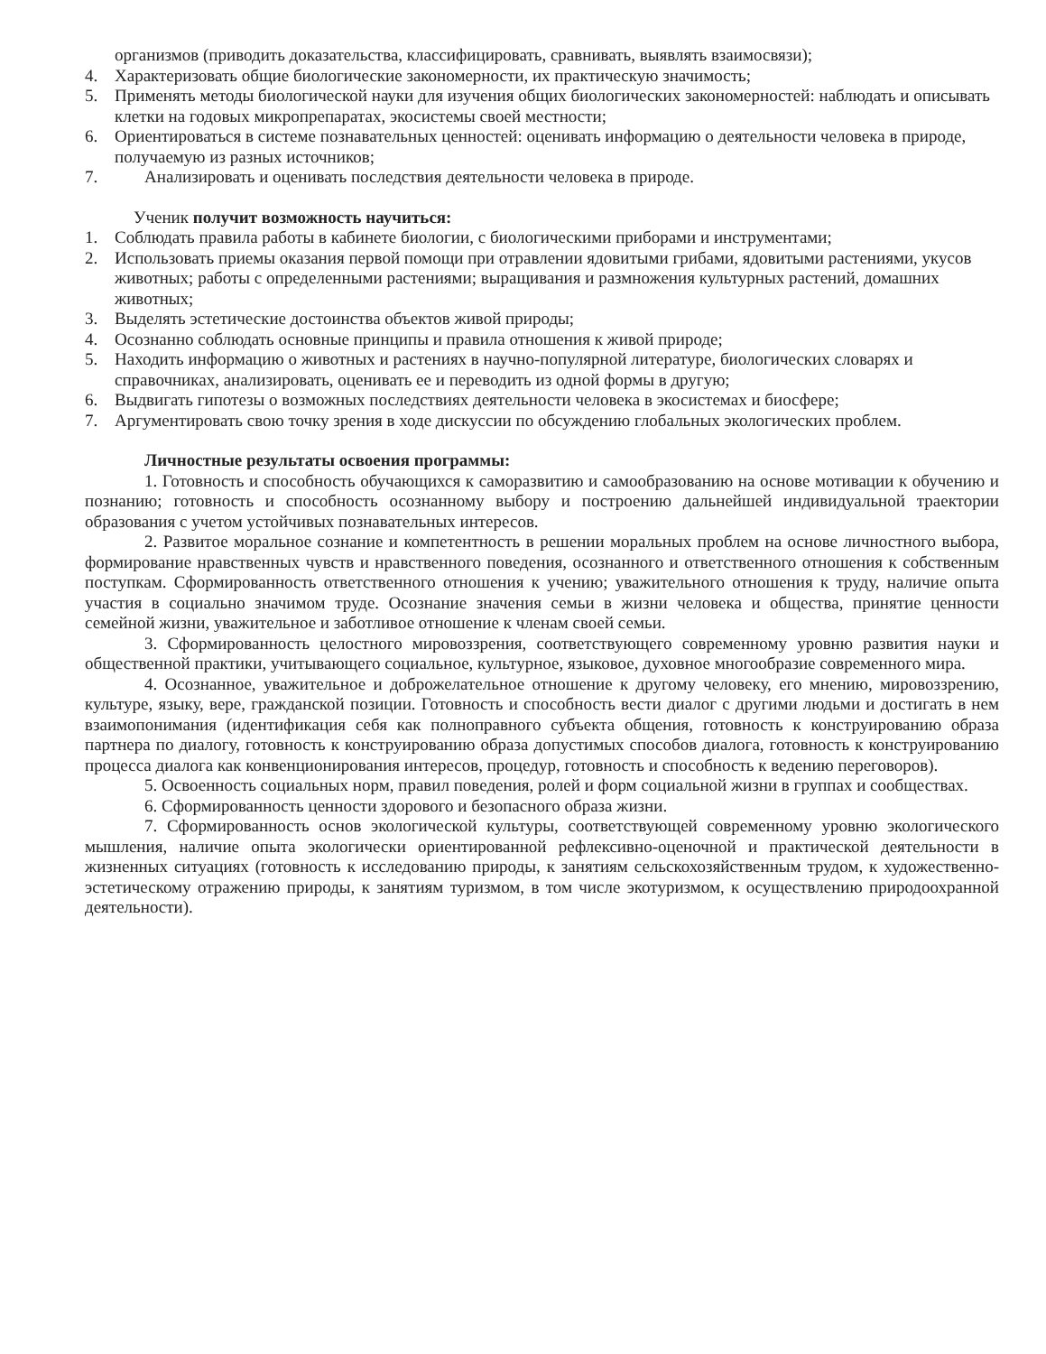организмов (приводить доказательства, классифицировать, сравнивать, выявлять взаимосвязи);
4. Характеризовать общие биологические закономерности, их практическую значимость;
5. Применять методы биологической науки для изучения общих биологических закономерностей: наблюдать и описывать клетки на годовых микропрепаратах, экосистемы своей местности;
6. Ориентироваться в системе познавательных ценностей: оценивать информацию о деятельности человека в природе, получаемую из разных источников;
7. Анализировать и оценивать последствия деятельности человека в природе.
Ученик получит возможность научиться:
1. Соблюдать правила работы в кабинете биологии, с биологическими приборами и инструментами;
2. Использовать приемы оказания первой помощи при отравлении ядовитыми грибами, ядовитыми растениями, укусов животных; работы с определенными растениями; выращивания и размножения культурных растений, домашних животных;
3. Выделять эстетические достоинства объектов живой природы;
4. Осознанно соблюдать основные принципы и правила отношения к живой природе;
5. Находить информацию о животных и растениях в научно-популярной литературе, биологических словарях и справочниках, анализировать, оценивать ее и переводить из одной формы в другую;
6. Выдвигать гипотезы о возможных последствиях деятельности человека в экосистемах и биосфере;
7. Аргументировать свою точку зрения в ходе дискуссии по обсуждению глобальных экологических проблем.
Личностные результаты освоения программы:
1. Готовность и способность обучающихся к саморазвитию и самообразованию на основе мотивации к обучению и познанию; готовность и способность осознанному выбору и построению дальнейшей индивидуальной траектории образования с учетом устойчивых познавательных интересов.
2. Развитое моральное сознание и компетентность в решении моральных проблем на основе личностного выбора, формирование нравственных чувств и нравственного поведения, осознанного и ответственного отношения к собственным поступкам. Сформированность ответственного отношения к учению; уважительного отношения к труду, наличие опыта участия в социально значимом труде. Осознание значения семьи в жизни человека и общества, принятие ценности семейной жизни, уважительное и заботливое отношение к членам своей семьи.
3. Сформированность целостного мировоззрения, соответствующего современному уровню развития науки и общественной практики, учитывающего социальное, культурное, языковое, духовное многообразие современного мира.
4. Осознанное, уважительное и доброжелательное отношение к другому человеку, его мнению, мировоззрению, культуре, языку, вере, гражданской позиции. Готовность и способность вести диалог с другими людьми и достигать в нем взаимопонимания (идентификация себя как полноправного субъекта общения, готовность к конструированию образа партнера по диалогу, готовность к конструированию образа допустимых способов диалога, готовность к конструированию процесса диалога как конвенционирования интересов, процедур, готовность и способность к ведению переговоров).
5. Освоенность социальных норм, правил поведения, ролей и форм социальной жизни в группах и сообществах.
6. Сформированность ценности здорового и безопасного образа жизни.
7. Сформированность основ экологической культуры, соответствующей современному уровню экологического мышления, наличие опыта экологически ориентированной рефлексивно-оценочной и практической деятельности в жизненных ситуациях (готовность к исследованию природы, к занятиям сельскохозяйственным трудом, к художественно-эстетическому отражению природы, к занятиям туризмом, в том числе экотуризмом, к осуществлению природоохранной деятельности).